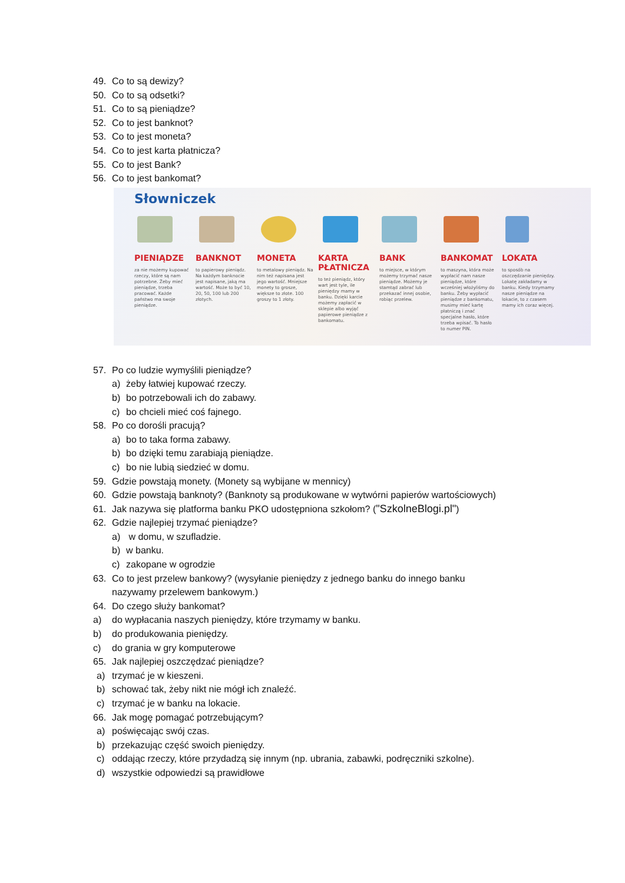49. Co to są dewizy?
50. Co to są odsetki?
51. Co to są pieniądze?
52. Co to jest banknot?
53. Co to jest moneta?
54. Co to jest karta płatnicza?
55. Co to jest Bank?
56. Co to jest bankomat?
Słowniczek
PIENIĄDZE
za nie możemy kupować rzeczy, które są nam potrzebne. Żeby mieć pieniądze, trzeba pracować. Każde państwo ma swoje pieniądze.
BANKNOT
to papierowy pieniądz. Na każdym banknocie jest napisane, jaką ma wartość. Może to być 10, 20, 50, 100 lub 200 złotych.
MONETA
to metalowy pieniądz. Na nim też napisana jest jego wartość. Mniejsze monety to grosze, większe to złote. 100 groszy to 1 złoty.
KARTA PŁATNICZA
to też pieniądz, który wart jest tyle, ile pieniędzy mamy w banku. Dzięki karcie możemy zapłacić w sklepie albo wyjąć papierowe pieniądze z bankomatu.
BANK
to miejsce, w którym możemy trzymać nasze pieniądze. Możemy je stamtąd zabrać lub przekazać innej osobie, robiąc przelew.
BANKOMAT
to maszyna, która może wypłacić nam nasze pieniądze, które wcześniej włożyliśmy do banku. Żeby wypłacić pieniądze z bankomatu, musimy mieć kartę płatniczą i znać specjalne hasło, które trzeba wpisać. To hasło to numer PIN.
LOKATA
to sposób na oszczędzanie pieniędzy. Lokatę zakładamy w banku. Kiedy trzymamy nasze pieniądze na lokacie, to z czasem mamy ich coraz więcej.
57. Po co ludzie wymyślili pieniądze?
a) żeby łatwiej kupować rzeczy.
b) bo potrzebowali ich do zabawy.
c) bo chcieli mieć coś fajnego.
58. Po co dorośli pracują?
a) bo to taka forma zabawy.
b) bo dzięki temu zarabiają pieniądze.
c) bo nie lubią siedzieć w domu.
59. Gdzie powstają monety. (Monety są wybijane w mennicy)
60. Gdzie powstają banknoty? (Banknoty są produkowane w wytwórni papierów wartościowych)
61. Jak nazywa się platforma banku PKO udostępniona szkołom? ("SzkolneBlogi.pl")
62. Gdzie najlepiej trzymać pieniądze?
a) w domu, w szufladzie.
b) w banku.
c) zakopane w ogrodzie
63. Co to jest przelew bankowy? (wysyłanie pieniędzy z jednego banku do innego banku
nazywamy przelewem bankowym.)
64. Do czego służy bankomat?
a) do wypłacania naszych pieniędzy, które trzymamy w banku.
b) do produkowania pieniędzy.
c) do grania w gry komputerowe
65. Jak najlepiej oszczędzać pieniądze?
a) trzymać je w kieszeni.
b) schować tak, żeby nikt nie mógł ich znaleźć.
c) trzymać je w banku na lokacie.
66. Jak mogę pomagać potrzebującym?
a) poświęcając swój czas.
b) przekazując część swoich pieniędzy.
c) oddając rzeczy, które przydadzą się innym (np. ubrania, zabawki, podręczniki szkolne).
d) wszystkie odpowiedzi są prawidłowe